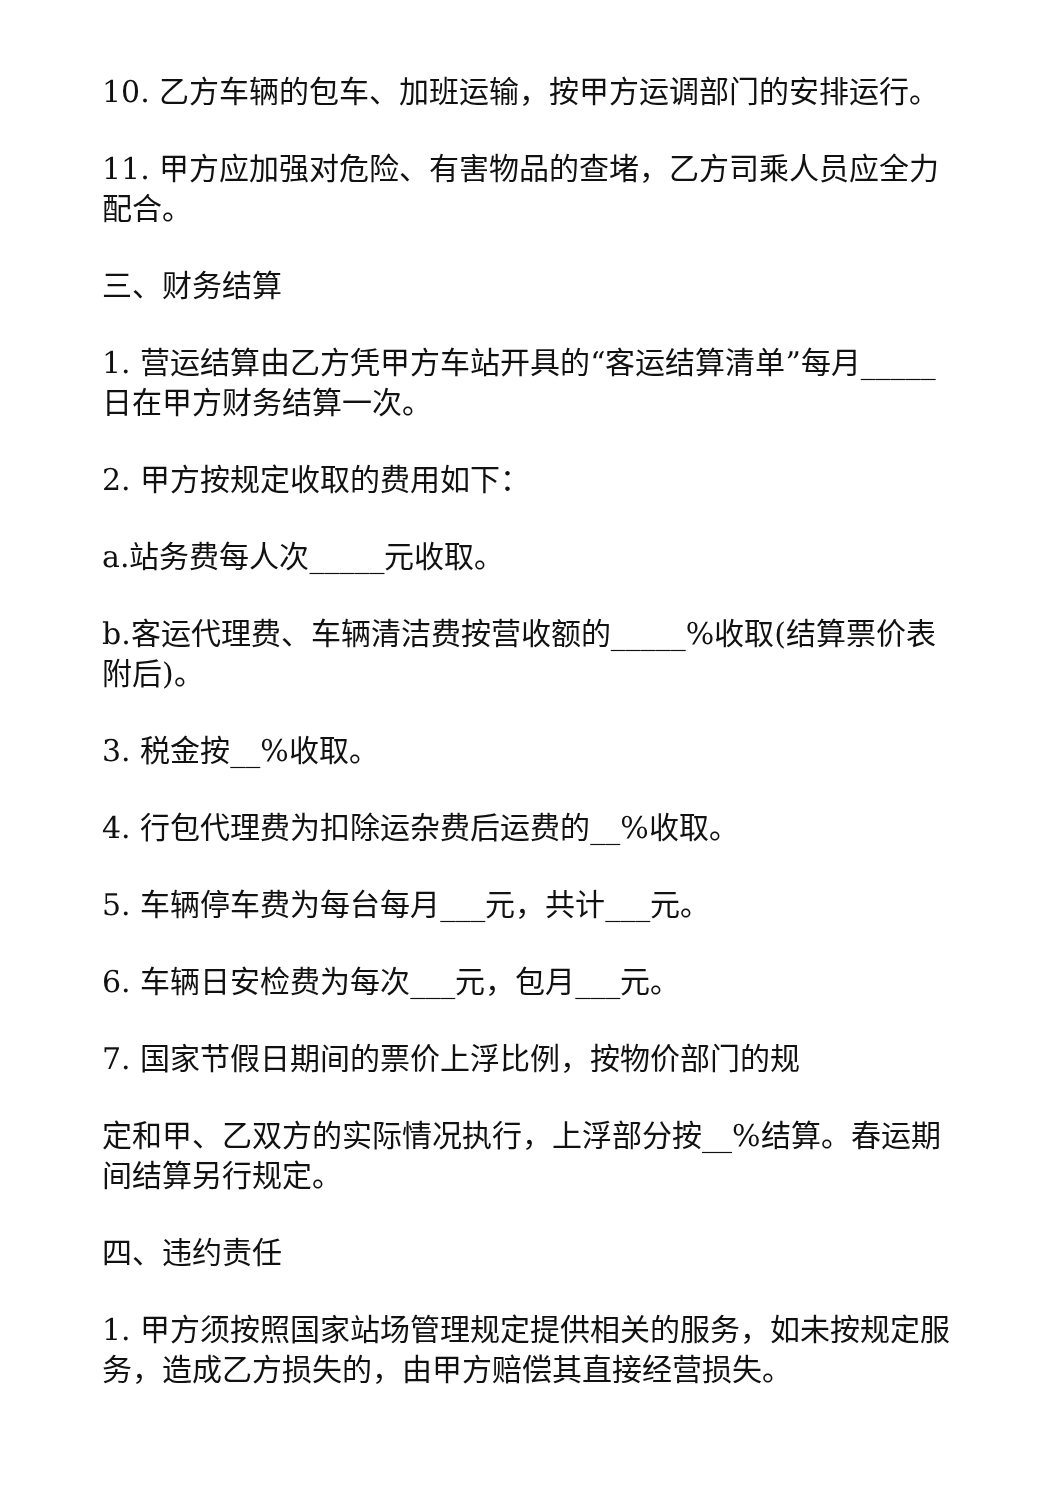10. 乙方车辆的包车、加班运输，按甲方运调部门的安排运行。
11. 甲方应加强对危险、有害物品的查堵，乙方司乘人员应全力配合。
三、财务结算
1. 营运结算由乙方凭甲方车站开具的“客运结算清单”每月_____日在甲方财务结算一次。
2. 甲方按规定收取的费用如下：
a.站务费每人次_____元收取。
b.客运代理费、车辆清洁费按营收额的_____%收取(结算票价表附后)。
3. 税金按__%收取。
4. 行包代理费为扣除运杂费后运费的__%收取。
5. 车辆停车费为每台每月___元，共计___元。
6. 车辆日安检费为每次___元，包月___元。
7. 国家节假日期间的票价上浮比例，按物价部门的规
定和甲、乙双方的实际情况执行，上浮部分按__%结算。春运期间结算另行规定。
四、违约责任
1. 甲方须按照国家站场管理规定提供相关的服务，如未按规定服务，造成乙方损失的，由甲方赔偿其直接经营损失。